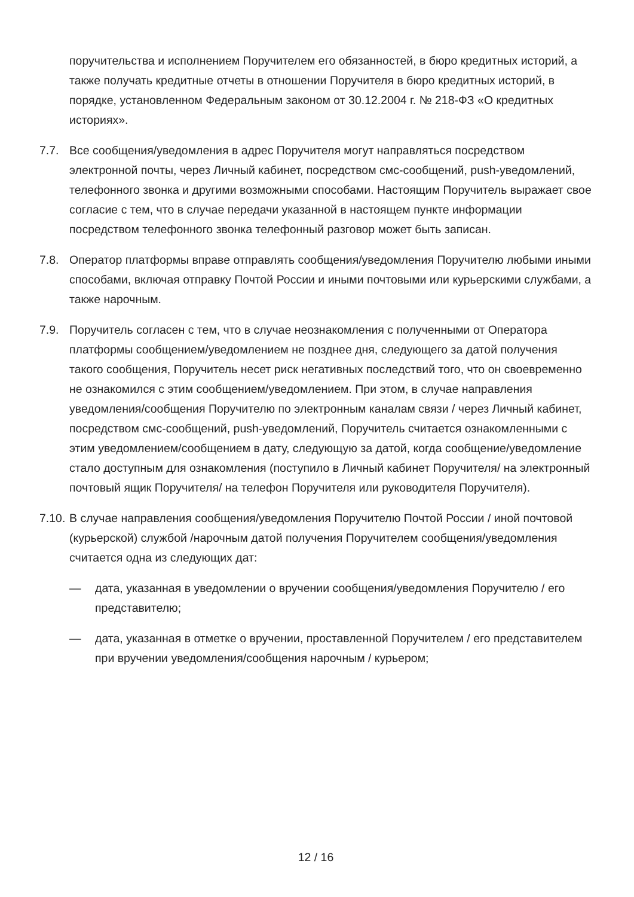поручительства и исполнением Поручителем его обязанностей, в бюро кредитных историй, а также получать кредитные отчеты в отношении Поручителя в бюро кредитных историй, в порядке, установленном Федеральным законом от 30.12.2004 г. № 218-ФЗ «О кредитных историях».
7.7. Все сообщения/уведомления в адрес Поручителя могут направляться посредством электронной почты, через Личный кабинет, посредством смс-сообщений, push-уведомлений, телефонного звонка и другими возможными способами. Настоящим Поручитель выражает свое согласие с тем, что в случае передачи указанной в настоящем пункте информации посредством телефонного звонка телефонный разговор может быть записан.
7.8. Оператор платформы вправе отправлять сообщения/уведомления Поручителю любыми иными способами, включая отправку Почтой России и иными почтовыми или курьерскими службами, а также нарочным.
7.9. Поручитель согласен с тем, что в случае неознакомления с полученными от Оператора платформы сообщением/уведомлением не позднее дня, следующего за датой получения такого сообщения, Поручитель несет риск негативных последствий того, что он своевременно не ознакомился с этим сообщением/уведомлением. При этом, в случае направления уведомления/сообщения Поручителю по электронным каналам связи / через Личный кабинет, посредством смс-сообщений, push-уведомлений, Поручитель считается ознакомленными с этим уведомлением/сообщением в дату, следующую за датой, когда сообщение/уведомление стало доступным для ознакомления (поступило в Личный кабинет Поручителя/ на электронный почтовый ящик Поручителя/ на телефон Поручителя или руководителя Поручителя).
7.10.
В случае направления сообщения/уведомления Поручителю Почтой России / иной почтовой (курьерской) службой /нарочным датой получения Поручителем сообщения/уведомления считается одна из следующих дат:
— дата, указанная в уведомлении о вручении сообщения/уведомления Поручителю / его представителю;
— дата, указанная в отметке о вручении, проставленной Поручителем / его представителем при вручении уведомления/сообщения нарочным / курьером;
12 / 16